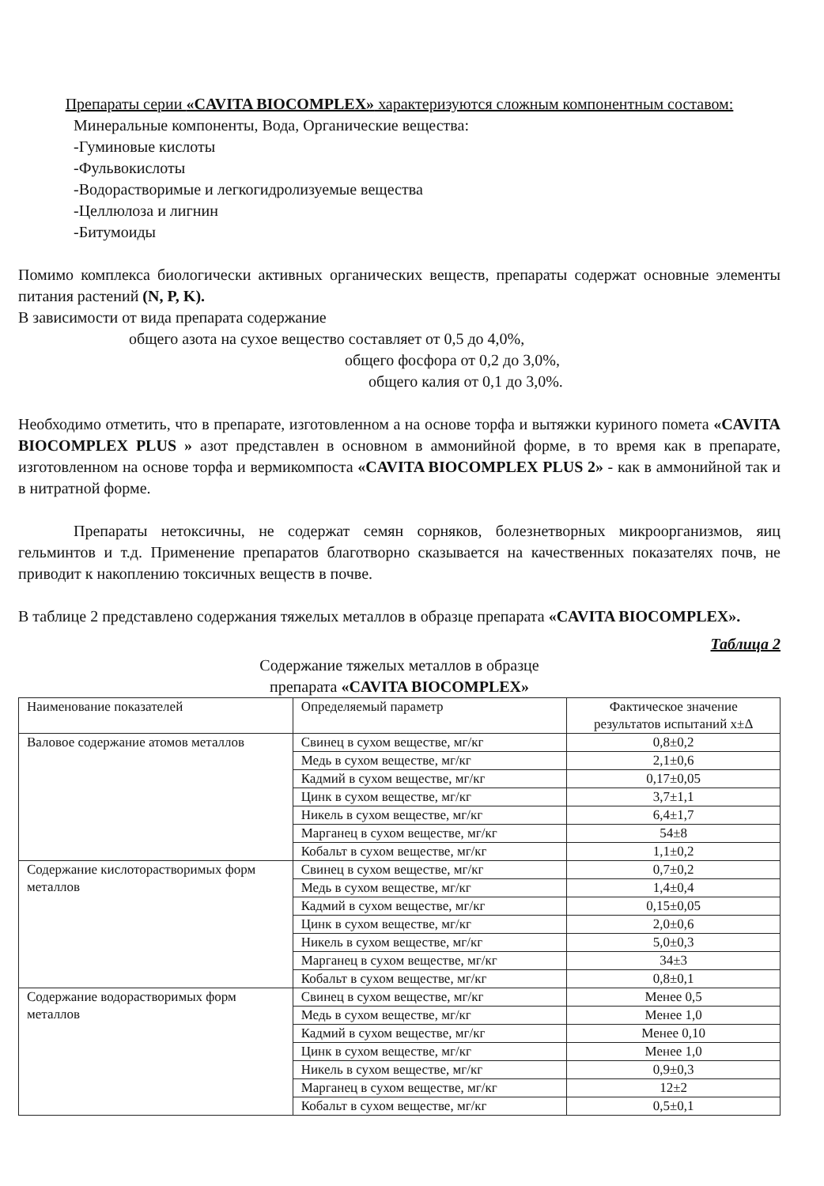Препараты серии «CAVITA BIOCOMPLEX» характеризуются сложным компонентным составом:
Минеральные компоненты, Вода, Органические вещества:
-Гуминовые кислоты
-Фульвокислоты
-Водорастворимые и легкогидролизуемые вещества
-Целлюлоза и лигнин
-Битумоиды
Помимо комплекса биологически активных органических веществ, препараты содержат основные элементы питания растений (N, P, K).
В зависимости от вида препарата содержание
общего азота на сухое вещество составляет от 0,5 до 4,0%,
общего фосфора от 0,2 до 3,0%,
общего калия от 0,1 до 3,0%.
Необходимо отметить, что в препарате, изготовленном а на основе торфа и вытяжки куриного помета «CAVITA BIOCOMPLEX PLUS » азот представлен в основном в аммонийной форме, в то время как в препарате, изготовленном на основе торфа и вермикомпоста «CAVITA BIOCOMPLEX PLUS 2» - как в аммонийной так и в нитратной форме.
Препараты нетоксичны, не содержат семян сорняков, болезнетворных микроорганизмов, яиц гельминтов и т.д. Применение препаратов благотворно сказывается на качественных показателях почв, не приводит к накоплению токсичных веществ в почве.
В таблице 2 представлено содержания тяжелых металлов в образце препарата «CAVITA BIOCOMPLEX».
Таблица 2
Содержание тяжелых металлов в образце
препарата «CAVITA BIOCOMPLEX»
| Наименование показателей | Определяемый параметр | Фактическое значение результатов испытаний х±Δ |
| --- | --- | --- |
| Валовое содержание атомов металлов | Свинец в сухом веществе, мг/кг | 0,8±0,2 |
| | Медь в сухом веществе, мг/кг | 2,1±0,6 |
| | Кадмий в сухом веществе, мг/кг | 0,17±0,05 |
| | Цинк в сухом веществе, мг/кг | 3,7±1,1 |
| | Никель в сухом веществе, мг/кг | 6,4±1,7 |
| | Марганец в сухом веществе, мг/кг | 54±8 |
| | Кобальт в сухом веществе, мг/кг | 1,1±0,2 |
| Содержание кислоторастворимых форм металлов | Свинец в сухом веществе, мг/кг | 0,7±0,2 |
| | Медь в сухом веществе, мг/кг | 1,4±0,4 |
| | Кадмий в сухом веществе, мг/кг | 0,15±0,05 |
| | Цинк в сухом веществе, мг/кг | 2,0±0,6 |
| | Никель в сухом веществе, мг/кг | 5,0±0,3 |
| | Марганец в сухом веществе, мг/кг | 34±3 |
| | Кобальт в сухом веществе, мг/кг | 0,8±0,1 |
| Содержание водорастворимых форм металлов | Свинец в сухом веществе, мг/кг | Менее 0,5 |
| | Медь в сухом веществе, мг/кг | Менее 1,0 |
| | Кадмий в сухом веществе, мг/кг | Менее 0,10 |
| | Цинк в сухом веществе, мг/кг | Менее 1,0 |
| | Никель в сухом веществе, мг/кг | 0,9±0,3 |
| | Марганец в сухом веществе, мг/кг | 12±2 |
| | Кобальт в сухом веществе, мг/кг | 0,5±0,1 |